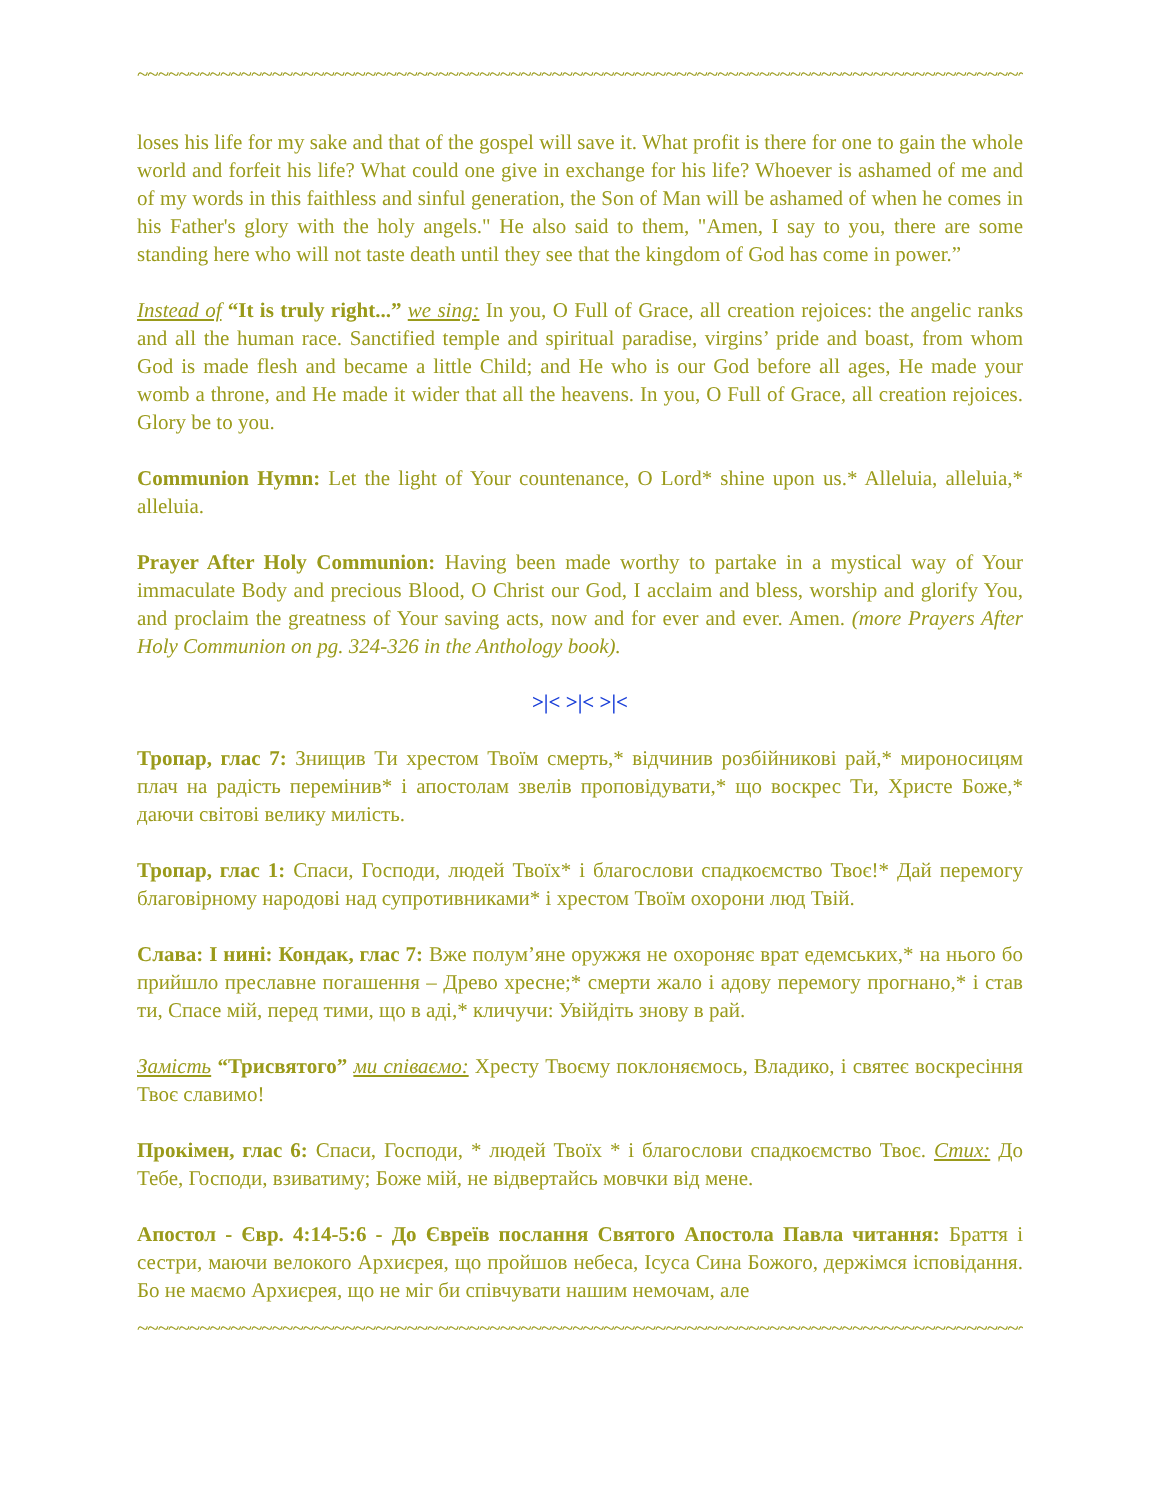~~~~~~~~~~~~~~~~~~~~~~~~~~~~~~~~~~~~~~~~~~~~~~~~~~~~~~~~~~~~~~~~~~~~~~~~~~~~~~~~~~~~~~~~~~~~~~~~~~~~~~
loses his life for my sake and that of the gospel will save it. What profit is there for one to gain the whole world and forfeit his life? What could one give in exchange for his life? Whoever is ashamed of me and of my words in this faithless and sinful generation, the Son of Man will be ashamed of when he comes in his Father's glory with the holy angels." He also said to them, "Amen, I say to you, there are some standing here who will not taste death until they see that the kingdom of God has come in power.”
Instead of “It is truly right...” we sing: In you, O Full of Grace, all creation rejoices: the angelic ranks and all the human race. Sanctified temple and spiritual paradise, virgins’ pride and boast, from whom God is made flesh and became a little Child; and He who is our God before all ages, He made your womb a throne, and He made it wider that all the heavens. In you, O Full of Grace, all creation rejoices. Glory be to you.
Communion Hymn: Let the light of Your countenance, O Lord* shine upon us.* Alleluia, alleluia,* alleluia.
Prayer After Holy Communion: Having been made worthy to partake in a mystical way of Your immaculate Body and precious Blood, O Christ our God, I acclaim and bless, worship and glorify You, and proclaim the greatness of Your saving acts, now and for ever and ever. Amen. (more Prayers After Holy Communion on pg. 324-326 in the Anthology book).
>|< >|< >|<
Тропар, глас 7: Знищив Ти хрестом Твоїм смерть,* відчинив розбійникові рай,* мироносицям плач на радість перемінив* і апостолам звелів проповідувати,* що воскрес Ти, Христе Боже,* даючи світові велику милість.
Тропар, глас 1: Спаси, Господи, людей Твоїх* і благослови спадкоємство Твоє!* Дай перемогу благовірному народові над супротивниками* і хрестом Твоїм охорони люд Твій.
Слава: І нині: Кондак, глас 7: Вже полум’яне оружжя не охороняє врат едемських,* на нього бо прийшло преславне погашення – Древо хресне;* смерти жало і адову перемогу прогнано,* і став ти, Спасе мій, перед тими, що в аді,* кличучи: Увійдіть знову в рай.
Замість “Трисвятого” ми співаємо: Хресту Твоєму поклоняємось, Владико, і святеє воскресіння Твоє славимо!
Прокімен, глас 6: Спаси, Господи, * людей Твоїх * і благослови спадкоємство Твоє. Стих: До Тебе, Господи, взиватиму; Боже мій, не відвертайсь мовчки від мене.
Апостол - Євр. 4:14-5:6 - До Євреїв послання Святого Апостола Павла читання: Браття і сестри, маючи велокого Архиєрея, що пройшов небеса, Ісуса Сина Божого, держімся ісповідання. Бо не маємо Архиєрея, що не міг би співчувати нашим немочам, але
~~~~~~~~~~~~~~~~~~~~~~~~~~~~~~~~~~~~~~~~~~~~~~~~~~~~~~~~~~~~~~~~~~~~~~~~~~~~~~~~~~~~~~~~~~~~~~~~~~~~~~